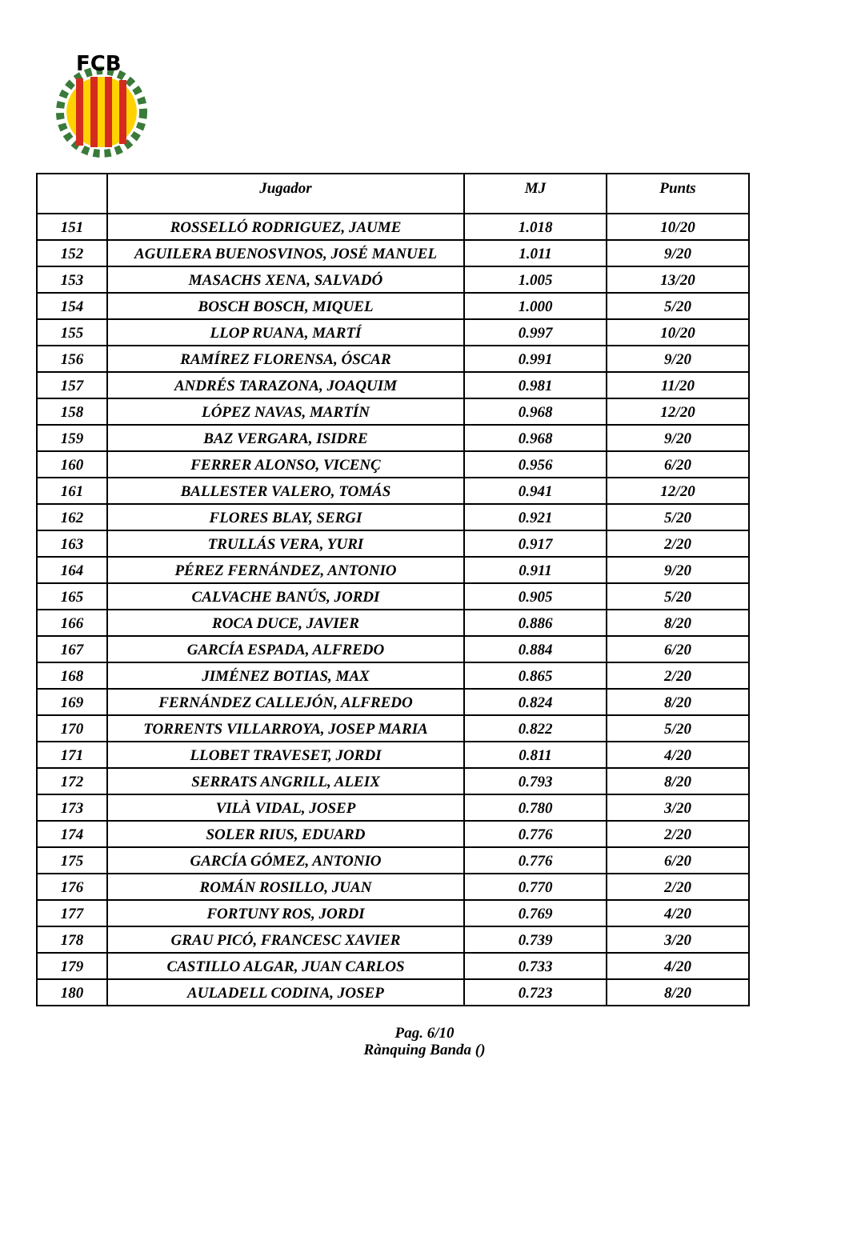FCB
| | Jugador | MJ | Punts |
| --- | --- | --- | --- |
| 151 | ROSSELLÓ RODRIGUEZ, JAUME | 1.018 | 10/20 |
| 152 | AGUILERA BUENOSVINOS, JOSÉ MANUEL | 1.011 | 9/20 |
| 153 | MASACHS XENA, SALVADÓ | 1.005 | 13/20 |
| 154 | BOSCH BOSCH, MIQUEL | 1.000 | 5/20 |
| 155 | LLOP RUANA, MARTÍ | 0.997 | 10/20 |
| 156 | RAMÍREZ FLORENSA, ÓSCAR | 0.991 | 9/20 |
| 157 | ANDRÉS TARAZONA, JOAQUIM | 0.981 | 11/20 |
| 158 | LÓPEZ NAVAS, MARTÍN | 0.968 | 12/20 |
| 159 | BAZ VERGARA, ISIDRE | 0.968 | 9/20 |
| 160 | FERRER ALONSO, VICENÇ | 0.956 | 6/20 |
| 161 | BALLESTER VALERO, TOMÁS | 0.941 | 12/20 |
| 162 | FLORES BLAY, SERGI | 0.921 | 5/20 |
| 163 | TRULLÁS VERA, YURI | 0.917 | 2/20 |
| 164 | PÉREZ FERNÁNDEZ, ANTONIO | 0.911 | 9/20 |
| 165 | CALVACHE BANÚS, JORDI | 0.905 | 5/20 |
| 166 | ROCA DUCE, JAVIER | 0.886 | 8/20 |
| 167 | GARCÍA ESPADA, ALFREDO | 0.884 | 6/20 |
| 168 | JIMÉNEZ BOTIAS, MAX | 0.865 | 2/20 |
| 169 | FERNÁNDEZ CALLEJÓN, ALFREDO | 0.824 | 8/20 |
| 170 | TORRENTS VILLARROYA, JOSEP MARIA | 0.822 | 5/20 |
| 171 | LLOBET TRAVESET, JORDI | 0.811 | 4/20 |
| 172 | SERRATS ANGRILL, ALEIX | 0.793 | 8/20 |
| 173 | VILÀ VIDAL, JOSEP | 0.780 | 3/20 |
| 174 | SOLER RIUS, EDUARD | 0.776 | 2/20 |
| 175 | GARCÍA GÓMEZ, ANTONIO | 0.776 | 6/20 |
| 176 | ROMÁN ROSILLO, JUAN | 0.770 | 2/20 |
| 177 | FORTUNY ROS, JORDI | 0.769 | 4/20 |
| 178 | GRAU PICÓ, FRANCESC XAVIER | 0.739 | 3/20 |
| 179 | CASTILLO ALGAR, JUAN CARLOS | 0.733 | 4/20 |
| 180 | AULADELL CODINA, JOSEP | 0.723 | 8/20 |
Pag. 6/10
Rànquing Banda ()